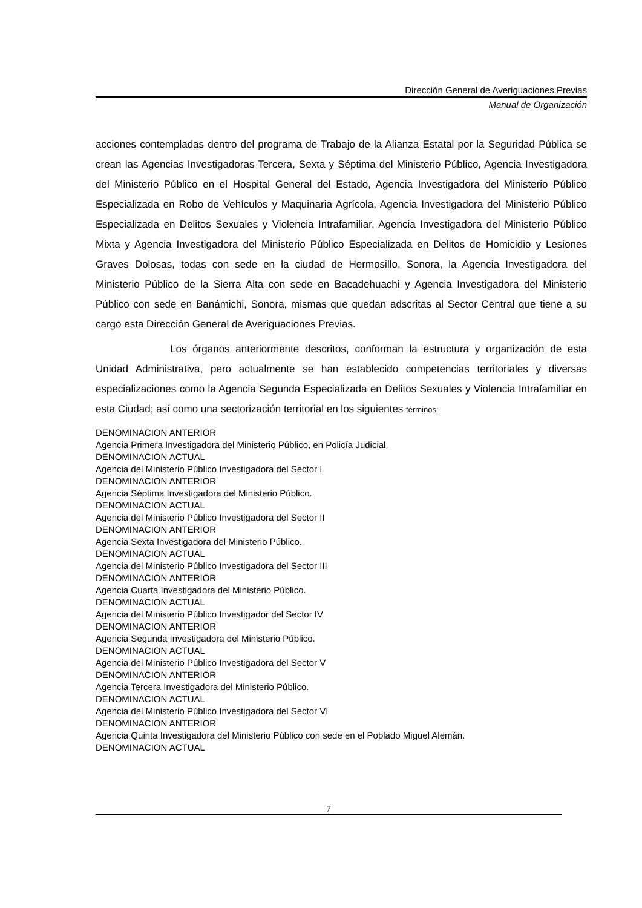Dirección General de Averiguaciones Previas
Manual de Organización
acciones contempladas dentro del programa de Trabajo de la Alianza Estatal por la Seguridad Pública se crean las Agencias Investigadoras Tercera, Sexta y Séptima del Ministerio Público, Agencia Investigadora del Ministerio Público en el Hospital General del Estado, Agencia Investigadora del Ministerio Público Especializada en Robo de Vehículos y Maquinaria Agrícola, Agencia Investigadora del Ministerio Público Especializada en Delitos Sexuales y Violencia Intrafamiliar, Agencia Investigadora del Ministerio Público Mixta y Agencia Investigadora del Ministerio Público Especializada en Delitos de Homicidio y Lesiones Graves Dolosas, todas con sede en la ciudad de Hermosillo, Sonora, la Agencia Investigadora del Ministerio Público de la Sierra Alta con sede en Bacadehuachi y Agencia Investigadora del Ministerio Público con sede en Banámichi, Sonora, mismas que quedan adscritas al Sector Central que tiene a su cargo esta Dirección General de Averiguaciones Previas.
Los órganos anteriormente descritos, conforman la estructura y organización de esta Unidad Administrativa, pero actualmente se han establecido competencias territoriales y diversas especializaciones como la Agencia Segunda Especializada en Delitos Sexuales y Violencia Intrafamiliar en esta Ciudad; así como una sectorización territorial en los siguientes términos:
DENOMINACION ANTERIOR
Agencia Primera Investigadora del Ministerio Público, en Policía Judicial.
DENOMINACION ACTUAL
Agencia del Ministerio Público Investigadora del Sector I
DENOMINACION ANTERIOR
Agencia Séptima Investigadora del Ministerio Público.
DENOMINACION ACTUAL
Agencia del Ministerio Público Investigadora del Sector II
DENOMINACION ANTERIOR
Agencia Sexta Investigadora del Ministerio Público.
DENOMINACION ACTUAL
Agencia del Ministerio Público Investigadora del Sector III
DENOMINACION ANTERIOR
Agencia Cuarta Investigadora del Ministerio Público.
DENOMINACION ACTUAL
Agencia del Ministerio Público Investigador del Sector IV
DENOMINACION ANTERIOR
Agencia Segunda Investigadora del Ministerio Público.
DENOMINACION ACTUAL
Agencia del Ministerio Público Investigadora del Sector V
DENOMINACION ANTERIOR
Agencia Tercera Investigadora del Ministerio Público.
DENOMINACION ACTUAL
Agencia del Ministerio Público Investigadora del Sector VI
DENOMINACION ANTERIOR
Agencia Quinta Investigadora del Ministerio Público con sede en el Poblado Miguel Alemán.
DENOMINACION ACTUAL
7